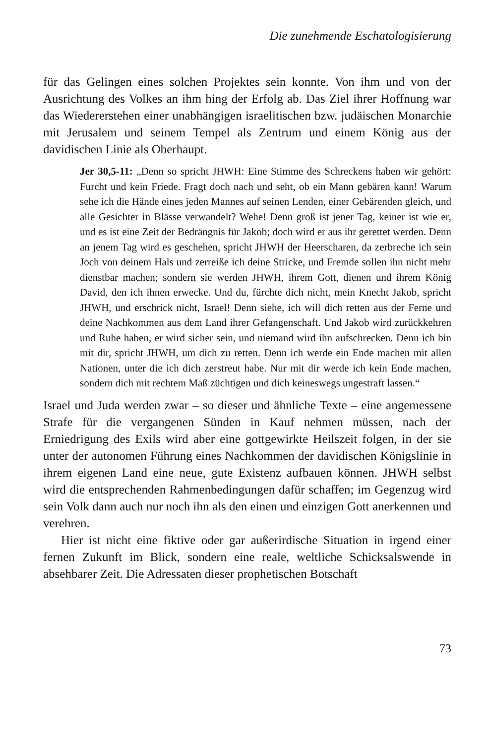Die zunehmende Eschatologisierung
für das Gelingen eines solchen Projektes sein konnte. Von ihm und von der Ausrichtung des Volkes an ihm hing der Erfolg ab. Das Ziel ihrer Hoffnung war das Wiedererstehen einer unabhängigen israelitischen bzw. judäischen Monarchie mit Jerusalem und seinem Tempel als Zentrum und einem König aus der davidischen Linie als Oberhaupt.
Jer 30,5-11: „Denn so spricht JHWH: Eine Stimme des Schreckens haben wir gehört: Furcht und kein Friede. Fragt doch nach und seht, ob ein Mann gebären kann! Warum sehe ich die Hände eines jeden Mannes auf seinen Lenden, einer Gebärenden gleich, und alle Gesichter in Blässe verwandelt? Wehe! Denn groß ist jener Tag, keiner ist wie er, und es ist eine Zeit der Bedrängnis für Jakob; doch wird er aus ihr gerettet werden. Denn an jenem Tag wird es geschehen, spricht JHWH der Heerscharen, da zerbreche ich sein Joch von deinem Hals und zerreiße ich deine Stricke, und Fremde sollen ihn nicht mehr dienstbar machen; sondern sie werden JHWH, ihrem Gott, dienen und ihrem König David, den ich ihnen erwecke. Und du, fürchte dich nicht, mein Knecht Jakob, spricht JHWH, und erschrick nicht, Israel! Denn siehe, ich will dich retten aus der Ferne und deine Nachkommen aus dem Land ihrer Gefangenschaft. Und Jakob wird zurückkehren und Ruhe haben, er wird sicher sein, und niemand wird ihn aufschrecken. Denn ich bin mit dir, spricht JHWH, um dich zu retten. Denn ich werde ein Ende machen mit allen Nationen, unter die ich dich zerstreut habe. Nur mit dir werde ich kein Ende machen, sondern dich mit rechtem Maß züchtigen und dich keineswegs ungestraft lassen.“
Israel und Juda werden zwar – so dieser und ähnliche Texte – eine angemessene Strafe für die vergangenen Sünden in Kauf nehmen müssen, nach der Erniedrigung des Exils wird aber eine gottgewirkte Heilszeit folgen, in der sie unter der autonomen Führung eines Nachkommen der davidischen Königslinie in ihrem eigenen Land eine neue, gute Existenz aufbauen können. JHWH selbst wird die entsprechenden Rahmenbedingungen dafür schaffen; im Gegenzug wird sein Volk dann auch nur noch ihn als den einen und einzigen Gott anerkennen und verehren.
Hier ist nicht eine fiktive oder gar außerirdische Situation in irgend einer fernen Zukunft im Blick, sondern eine reale, weltliche Schicksalswende in absehbarer Zeit. Die Adressaten dieser prophetischen Botschaft
73